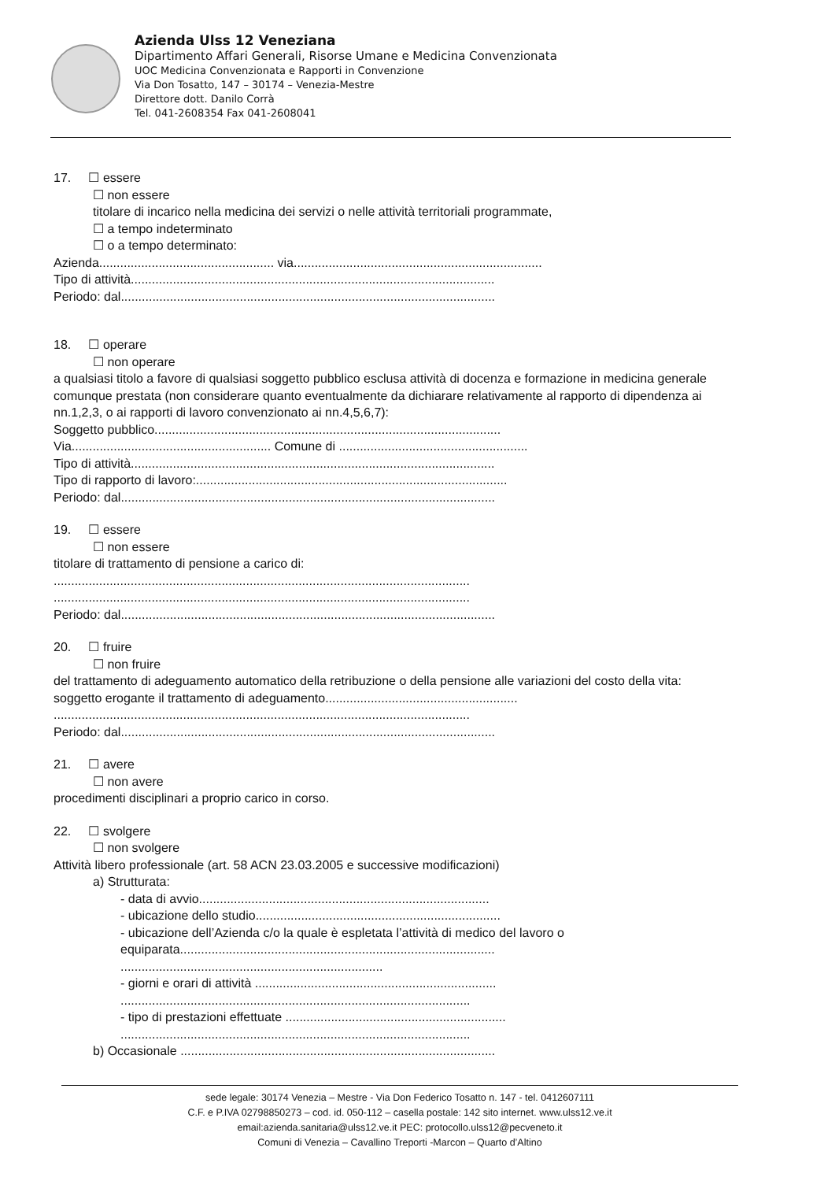Azienda Ulss 12 Veneziana
Dipartimento Affari Generali, Risorse Umane e Medicina Convenzionata
UOC Medicina Convenzionata e Rapporti in Convenzione
Via Don Tosatto, 147 – 30174 – Venezia-Mestre
Direttore dott. Danilo Corrà
Tel. 041-2608354 Fax 041-2608041
17. ☐ essere
☐ non essere
titolare di incarico nella medicina dei servizi o nelle attività territoriali programmate,
☐ a tempo indeterminato
☐ o a tempo determinato:
Azienda.................................................. via.......................................................................
Tipo di attività........................................................................................................
Periodo: dal...........................................................................................................
18. ☐ operare
☐ non operare
a qualsiasi titolo a favore di qualsiasi soggetto pubblico esclusa attività di docenza e formazione in medicina generale comunque prestata (non considerare quanto eventualmente da dichiarare relativamente al rapporto di dipendenza ai nn.1,2,3, o ai rapporti di lavoro convenzionato ai nn.4,5,6,7):
Soggetto pubblico...................................................................................................
Via......................................................... Comune di ......................................................
Tipo di attività........................................................................................................
Tipo di rapporto di lavoro:.........................................................................................
Periodo: dal...........................................................................................................
19. ☐ essere
☐ non essere
titolare di trattamento di pensione a carico di:
.......................................................................................................................
.......................................................................................................................
Periodo: dal...........................................................................................................
20. ☐ fruire
☐ non fruire
del trattamento di adeguamento automatico della retribuzione o della pensione alle variazioni del costo della vita:
soggetto erogante il trattamento di adeguamento.......................................................
.......................................................................................................................
Periodo: dal...........................................................................................................
21. ☐ avere
☐ non avere
procedimenti disciplinari a proprio carico in corso.
22. ☐ svolgere
☐ non svolgere
Attività libero professionale (art. 58 ACN 23.03.2005 e successive modificazioni)
a) Strutturata:
- data di avvio...................................................................................
- ubicazione dello studio......................................................................
- ubicazione dell’Azienda c/o la quale è espletata l’attività di medico del lavoro o equiparata..........................................................................................
...........................................................................
- giorni e orari di attività .....................................................................
....................................................................................................
- tipo di prestazioni effettuate ...............................................................
....................................................................................................
b) Occasionale ..........................................................................................
sede legale: 30174 Venezia – Mestre - Via Don Federico Tosatto n. 147 - tel. 0412607111
C.F. e P.IVA 02798850273 – cod. id. 050-112 – casella postale: 142 sito internet. www.ulss12.ve.it
email:azienda.sanitaria@ulss12.ve.it PEC: protocollo.ulss12@pecveneto.it
Comuni di Venezia – Cavallino Treporti -Marcon – Quarto d’Altino